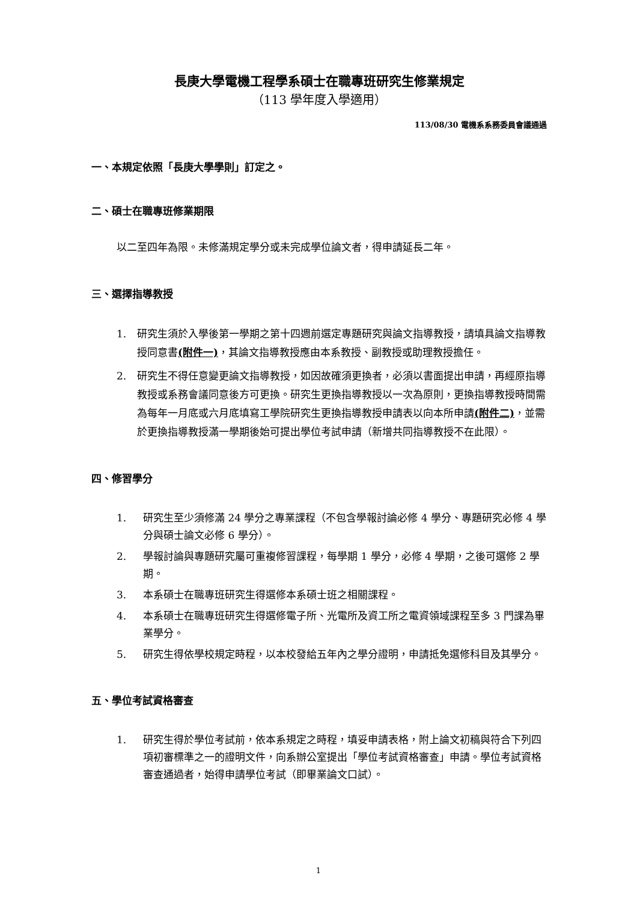長庚大學電機工程學系碩士在職專班研究生修業規定
（113 學年度入學適用）
113/08/30 電機系系務委員會議通過
一、本規定依照「長庚大學學則」訂定之。
二、碩士在職專班修業期限
以二至四年為限。未修滿規定學分或未完成學位論文者，得申請延長二年。
三、選擇指導教授
1. 研究生須於入學後第一學期之第十四週前選定專題研究與論文指導教授，請填具論文指導教授同意書(附件一)，其論文指導教授應由本系教授、副教授或助理教授擔任。
2. 研究生不得任意變更論文指導教授，如因故確須更換者，必須以書面提出申請，再經原指導教授或系務會議同意後方可更換。研究生更換指導教授以一次為原則，更換指導教授時間需為每年一月底或六月底填寫工學院研究生更換指導教授申請表以向本所申請(附件二)，並需於更換指導教授滿一學期後始可提出學位考試申請（新增共同指導教授不在此限）。
四、修習學分
1. 研究生至少須修滿 24 學分之專業課程（不包含學報討論必修 4 學分、專題研究必修 4 學分與碩士論文必修 6 學分）。
2. 學報討論與專題研究屬可重複修習課程，每學期 1 學分，必修 4 學期，之後可選修 2 學期。
3. 本系碩士在職專班研究生得選修本系碩士班之相關課程。
4. 本系碩士在職專班研究生得選修電子所、光電所及資工所之電資領域課程至多 3 門課為畢業學分。
5. 研究生得依學校規定時程，以本校發給五年內之學分證明，申請抵免選修科目及其學分。
五、學位考試資格審查
1. 研究生得於學位考試前，依本系規定之時程，填妥申請表格，附上論文初稿與符合下列四項初審標準之一的證明文件，向系辦公室提出「學位考試資格審查」申請。學位考試資格審查通過者，始得申請學位考試（即畢業論文口試）。
1